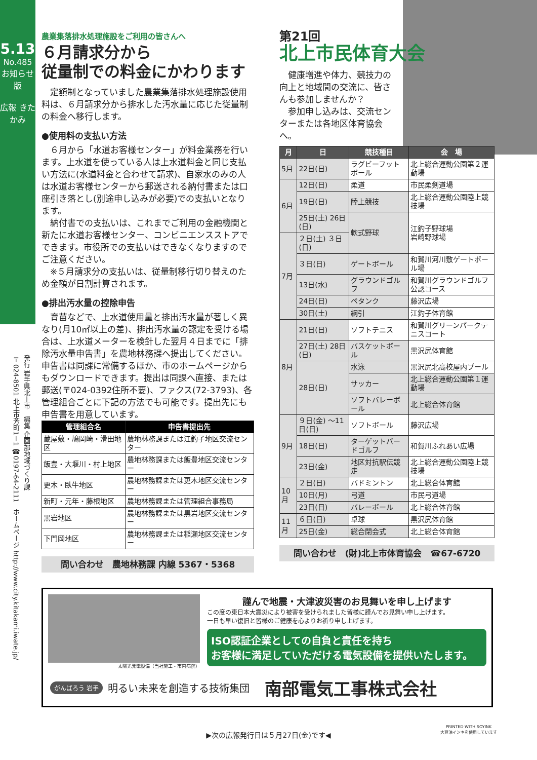5.13
No.485 お知らせ版
広報 きたかみ
発行 岩手県北上市　編集 企画部地域づくり課
〒024-8501 北上市芳町1－1 ☎0197-64-2111　ホームページ http://www.city.kitakami.iwate.jp/
農業集落排水処理施設をご利用の皆さんへ
６月請求分から
従量制での料金にかわります
定額制となっていました農業集落排水処理施設使用料は、６月請求分から排水した汚水量に応じた従量制の料金へ移行します。
●使用料の支払い方法
６月から「水道お客様センター」が料金業務を行います。上水道を使っている人は上水道料金と同じ支払い方法に(水道料金と合わせて請求)、自家水のみの人は水道お客様センターから郵送される納付書または口座引き落とし(別途申し込みが必要)での支払いとなります。
納付書での支払いは、これまでご利用の金融機関と新たに水道お客様センター、コンビニエンスストアでできます。市役所での支払いはできなくなりますのでご注意ください。
※５月請求分の支払いは、従量制移行切り替えのため金額が日割計算されます。
●排出汚水量の控除申告
育苗などで、上水道使用量と排出汚水量が著しく異なり(月10㎥以上の差)、排出汚水量の認定を受ける場合は、上水道メーターを検針した翌月４日までに「排除汚水量申告書」を農地林務課へ提出してください。申告書は同課に常備するほか、市のホームページからもダウンロードできます。提出は同課へ直接、または郵送(〒024-0392住所不要)、ファクス(72-3793)、各管理組合ごとに下記の方法でも可能です。提出先にも申告書を用意しています。
| 管理組合名 | 申告書提出先 |
| --- | --- |
| 蔵屋敷・鳩岡崎・滑田地区 | 農地林務課または江釣子地区交流センター |
| 飯豊・大堰川・村上地区 | 農地林務課または飯豊地区交流センター |
| 更木・臥牛地区 | 農地林務課または更木地区交流センター |
| 新町・元年・藤根地区 | 農地林務課または管理組合事務局 |
| 黒岩地区 | 農地林務課または黒岩地区交流センター |
| 下門岡地区 | 農地林務課または稲瀬地区交流センター |
問い合わせ　農地林務課 内線 5367・5368
第21回
北上市民体育大会
健康増進や体力、競技力の向上と地域間の交流に、皆さんも参加しませんか？
参加申し込みは、交流センターまたは各地区体育協会へ。
| 月 | 日 | 競技種目 | 会 場 |
| --- | --- | --- | --- |
| 5月 | 22日(日) | ラグビーフットボール | 北上総合運動公園第２運動場 |
| 6月 | 12日(日) | 柔道 | 市民柔剣道場 |
| | 19日(日) | 陸上競技 | 北上総合運動公園陸上競技場 |
| | 25日(土) 26日(日) | 軟式野球 | 江釣子野球場 岩崎野球場 |
| 7月 | ２日(土) ３日(日) | | |
| | ３日(日) | ゲートボール | 和賀川河川敷ゲートボール場 |
| | 13日(水) | グラウンドゴルフ | 和賀川グラウンドゴルフ公認コース |
| | 24日(日) | ペタンク | 藤沢広場 |
| | 30日(土) | 綱引 | 江釣子体育館 |
| 8月 | 21日(日) | ソフトテニス | 和賀川グリーンパークテニスコート |
| | 27日(土) 28日(日) | バスケットボール | 黒沢尻体育館 |
| | 28日(日) | 水泳 | 黒沢尻北高校屋内プール |
| | | サッカー | 北上総合運動公園第１運動場 |
| | | ソフトバレーボール | 北上総合体育館 |
| 9月 | ９日(金) ～11日(日) | ソフトボール | 藤沢広場 |
| | 18日(日) | ターゲットバードゴルフ | 和賀川ふれあい広場 |
| | 23日(金) | 地区対抗駅伝競走 | 北上総合運動公園陸上競技場 |
| 10月 | ２日(日) | バドミントン | 北上総合体育館 |
| | 10日(月) | 弓道 | 市民弓道場 |
| | 23日(日) | バレーボール | 北上総合体育館 |
| 11月 | ６日(日) | 卓球 | 黒沢尻体育館 |
| | 25日(金) | 総合閉会式 | 北上総合体育館 |
問い合わせ　(財)北上市体育協会　☎67-6720
太陽光発電設備（当社施工・市内病院）
謹んで地震・大津波災害のお見舞いを申し上げます
この度の東日本大震災により被害を受けられました皆様に謹んでお見舞い申し上げます。
一日も早い復旧と皆様のご健康を心よりお祈り申し上げます。
ISO認証企業としての自負と責任を持ち
お客様に満足していただける電気設備を提供いたします。
がんばろう 岩手 明るい未来を創造する技術集団 南部電気工事株式会社
▶次の広報発行日は５月27日(金)です◀
PRINTED WITH SOYINK
大豆油インキを使用しています